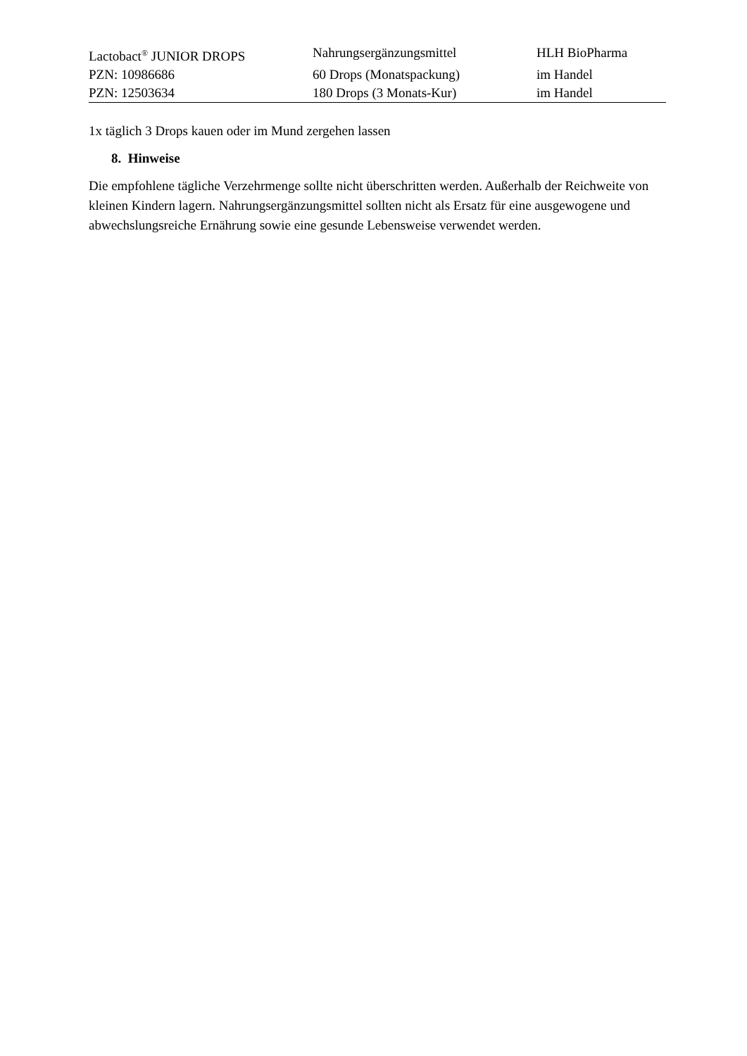| Lactobact<sup>®</sup> JUNIOR DROPS | Nahrungsergänzungsmittel | HLH BioPharma |
| PZN: 10986686 | 60 Drops (Monatspackung) | im Handel |
| PZN: 12503634 | 180 Drops (3 Monats-Kur) | im Handel |
1x täglich 3 Drops kauen oder im Mund zergehen lassen
8. Hinweise
Die empfohlene tägliche Verzehrmenge sollte nicht überschritten werden. Außerhalb der Reichweite von kleinen Kindern lagern. Nahrungsergänzungsmittel sollten nicht als Ersatz für eine ausgewogene und abwechslungsreiche Ernährung sowie eine gesunde Lebensweise verwendet werden.